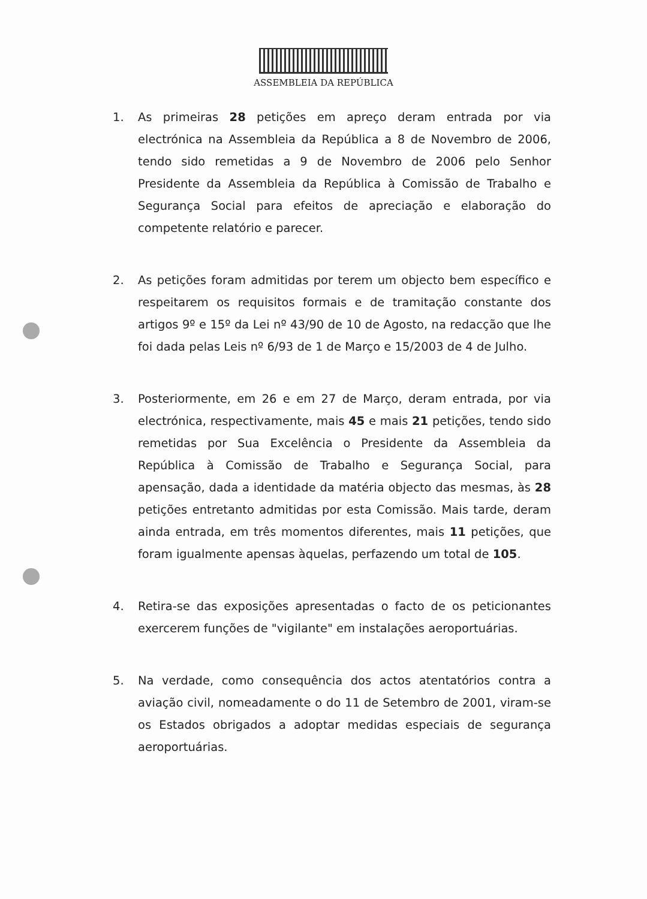ASSEMBLEIA DA REPÚBLICA
1. As primeiras 28 petições em apreço deram entrada por via electrónica na Assembleia da República a 8 de Novembro de 2006, tendo sido remetidas a 9 de Novembro de 2006 pelo Senhor Presidente da Assembleia da República à Comissão de Trabalho e Segurança Social para efeitos de apreciação e elaboração do competente relatório e parecer.
2. As petições foram admitidas por terem um objecto bem específico e respeitarem os requisitos formais e de tramitação constante dos artigos 9º e 15º da Lei nº 43/90 de 10 de Agosto, na redacção que lhe foi dada pelas Leis nº 6/93 de 1 de Março e 15/2003 de 4 de Julho.
3. Posteriormente, em 26 e em 27 de Março, deram entrada, por via electrónica, respectivamente, mais 45 e mais 21 petições, tendo sido remetidas por Sua Excelência o Presidente da Assembleia da República à Comissão de Trabalho e Segurança Social, para apensação, dada a identidade da matéria objecto das mesmas, às 28 petições entretanto admitidas por esta Comissão. Mais tarde, deram ainda entrada, em três momentos diferentes, mais 11 petições, que foram igualmente apensas àquelas, perfazendo um total de 105.
4. Retira-se das exposições apresentadas o facto de os peticionantes exercerem funções de "vigilante" em instalações aeroportuárias.
5. Na verdade, como consequência dos actos atentatórios contra a aviação civil, nomeadamente o do 11 de Setembro de 2001, viram-se os Estados obrigados a adoptar medidas especiais de segurança aeroportuárias.